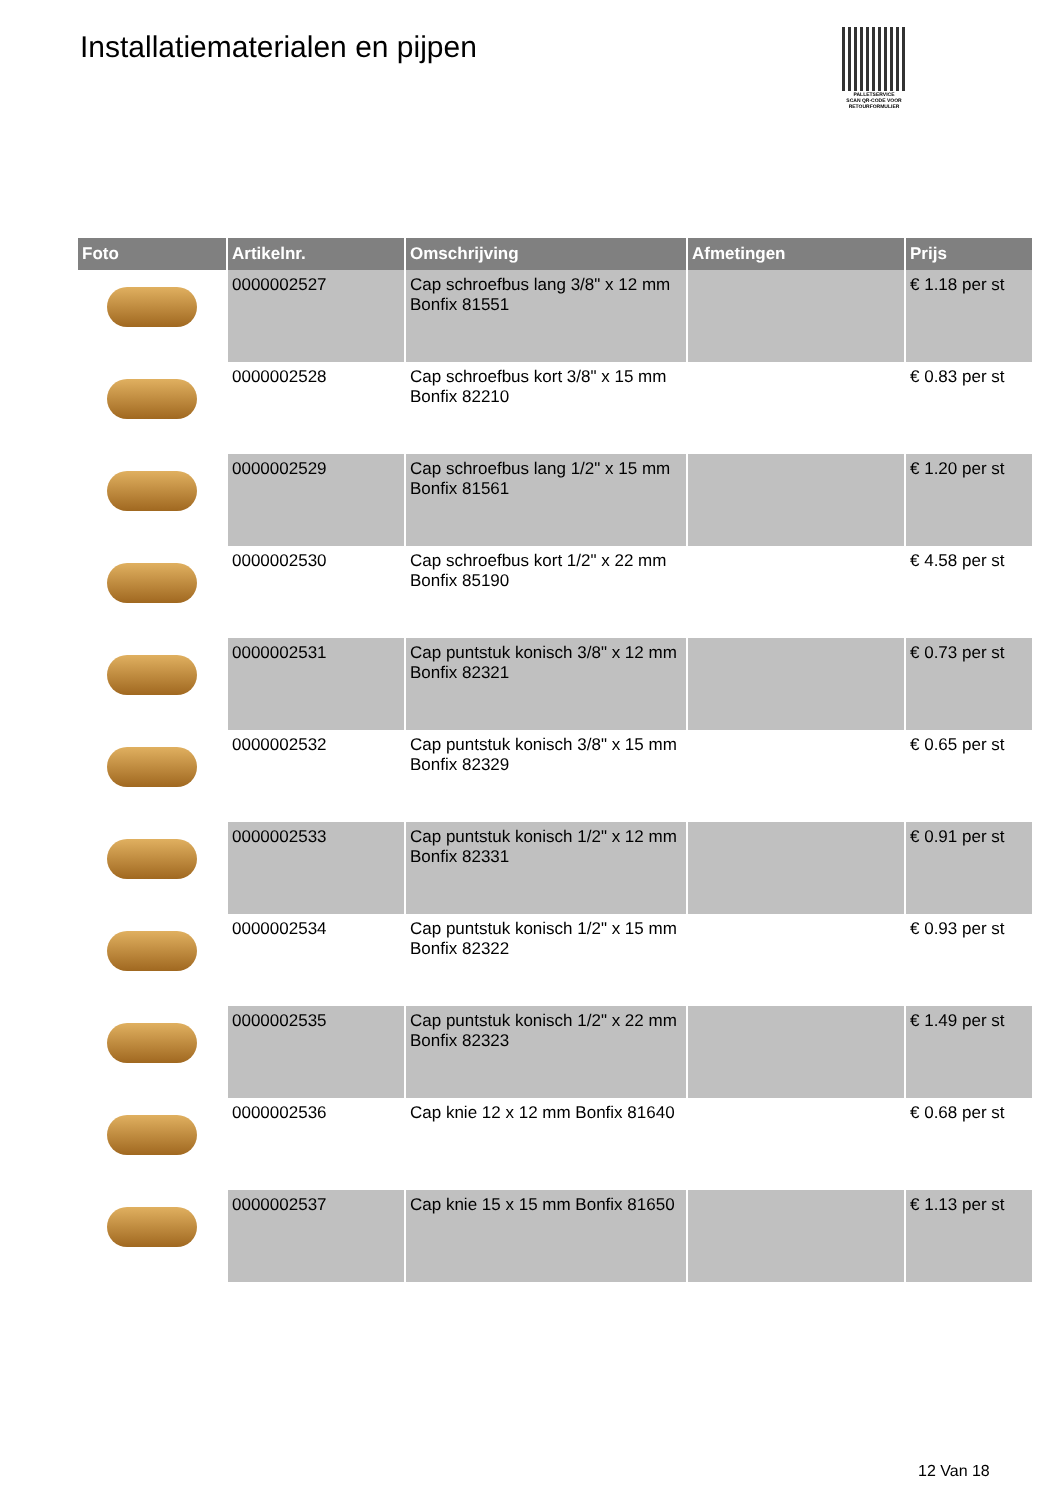Installatiematerialen en pijpen
PALLETSERVICE
SCAN QR-CODE VOOR RETOURFORMULIER
| Foto | Artikelnr. | Omschrijving | Afmetingen | Prijs |
| --- | --- | --- | --- | --- |
| | 0000002527 | Cap schroefbus lang 3/8" x 12 mm Bonfix 81551 | | € 1.18 per st |
| | 0000002528 | Cap schroefbus kort 3/8" x 15 mm Bonfix 82210 | | € 0.83 per st |
| | 0000002529 | Cap schroefbus lang 1/2" x 15 mm Bonfix 81561 | | € 1.20 per st |
| | 0000002530 | Cap schroefbus kort 1/2" x 22 mm Bonfix 85190 | | € 4.58 per st |
| | 0000002531 | Cap puntstuk konisch 3/8" x 12 mm Bonfix 82321 | | € 0.73 per st |
| | 0000002532 | Cap puntstuk konisch 3/8" x 15 mm Bonfix 82329 | | € 0.65 per st |
| | 0000002533 | Cap puntstuk konisch 1/2" x 12 mm Bonfix 82331 | | € 0.91 per st |
| | 0000002534 | Cap puntstuk konisch 1/2" x 15 mm Bonfix 82322 | | € 0.93 per st |
| | 0000002535 | Cap puntstuk konisch 1/2" x 22 mm Bonfix 82323 | | € 1.49 per st |
| | 0000002536 | Cap knie 12 x 12 mm Bonfix 81640 | | € 0.68 per st |
| | 0000002537 | Cap knie 15 x 15 mm Bonfix 81650 | | € 1.13 per st |
12 Van 18